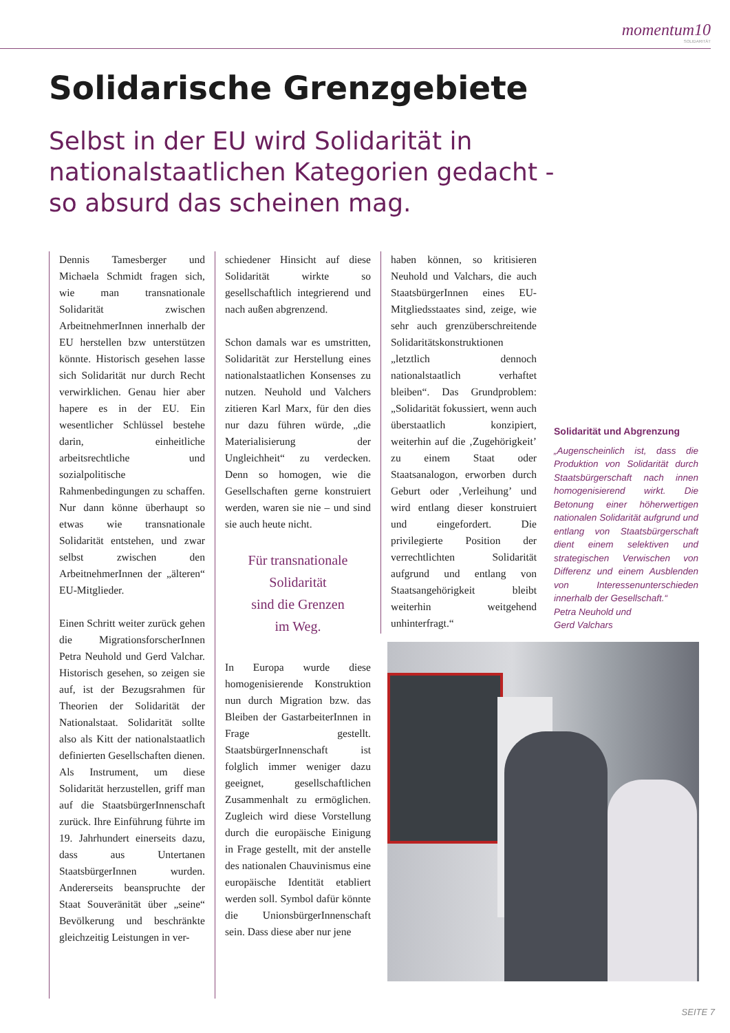momentum10
SOLIDARITÄT
Solidarische Grenzgebiete
Selbst in der EU wird Solidarität in nationalstaatlichen Kategorien gedacht - so absurd das scheinen mag.
Dennis Tamesberger und Michaela Schmidt fragen sich, wie man transnationale Solidarität zwischen ArbeitnehmerInnen innerhalb der EU herstellen bzw unterstützen könnte. Historisch gesehen lasse sich Solidarität nur durch Recht verwirklichen. Genau hier aber hapere es in der EU. Ein wesentlicher Schlüssel bestehe darin, einheitliche arbeitsrechtliche und sozialpolitische Rahmenbedingungen zu schaffen. Nur dann könne überhaupt so etwas wie transnationale Solidarität entstehen, und zwar selbst zwischen den ArbeitnehmerInnen der „älteren“ EU-Mitglieder.
Einen Schritt weiter zurück gehen die MigrationsforscherInnen Petra Neuhold und Gerd Valchar. Historisch gesehen, so zeigen sie auf, ist der Bezugsrahmen für Theorien der Solidarität der Nationalstaat. Solidarität sollte also als Kitt der nationalstaatlich definierten Gesellschaften dienen. Als Instrument, um diese Solidarität herzustellen, griff man auf die StaatsbürgerInnenschaft zurück. Ihre Einführung führte im 19. Jahrhundert einerseits dazu, dass aus Untertanen StaatsbürgerInnen wurden. Andererseits beanspruchte der Staat Souveränität über „seine“ Bevölkerung und beschränkte gleichzeitig Leistungen in ver-
schiedener Hinsicht auf diese Solidarität wirkte so gesellschaftlich integrierend und nach außen abgrenzend.
Schon damals war es umstritten, Solidarität zur Herstellung eines nationalstaatlichen Konsenses zu nutzen. Neuhold und Valchers zitieren Karl Marx, für den dies nur dazu führen würde, „die Materialisierung der Ungleichheit“ zu verdecken. Denn so homogen, wie die Gesellschaften gerne konstruiert werden, waren sie nie – und sind sie auch heute nicht.
Für transnationale
Solidarität
sind die Grenzen
im Weg.
In Europa wurde diese homogenisierende Konstruktion nun durch Migration bzw. das Bleiben der GastarbeiterInnen in Frage gestellt. StaatsbürgerInnenschaft ist folglich immer weniger dazu geeignet, gesellschaftlichen Zusammenhalt zu ermöglichen. Zugleich wird diese Vorstellung durch die europäische Einigung in Frage gestellt, mit der anstelle des nationalen Chauvinismus eine europäische Identität etabliert werden soll. Symbol dafür könnte die UnionsbürgerInnenschaft sein. Dass diese aber nur jene
haben können, so kritisieren Neuhold und Valchars, die auch StaatsbürgerInnen eines EU-Mitgliedsstaates sind, zeige, wie sehr auch grenzüberschreitende Solidaritätskonstruktionen „letztlich dennoch nationalstaatlich verhaftet bleiben“. Das Grundproblem: „Solidarität fokussiert, wenn auch überstaatlich konzipiert, weiterhin auf die ‚Zugehörigkeit’ zu einem Staat oder Staatsanalogon, erworben durch Geburt oder ‚Verleihung’ und wird entlang dieser konstruiert und eingefordert. Die privilegierte Position der verrechtlichten Solidarität aufgrund und entlang von Staatsangehörigkeit bleibt weiterhin weitgehend unhinterfragt.“
Solidarität und Abgrenzung
„Augenscheinlich ist, dass die Produktion von Solidarität durch Staatsbürgerschaft nach innen homogenisierend wirkt. Die Betonung einer höherwertigen nationalen Solidarität aufgrund und entlang von Staatsbürgerschaft dient einem selektiven und strategischen Verwischen von Differenz und einem Ausblenden von Interessenunterschieden innerhalb der Gesellschaft.“Petra Neuhold und
Gerd Valchars
SEITE 7